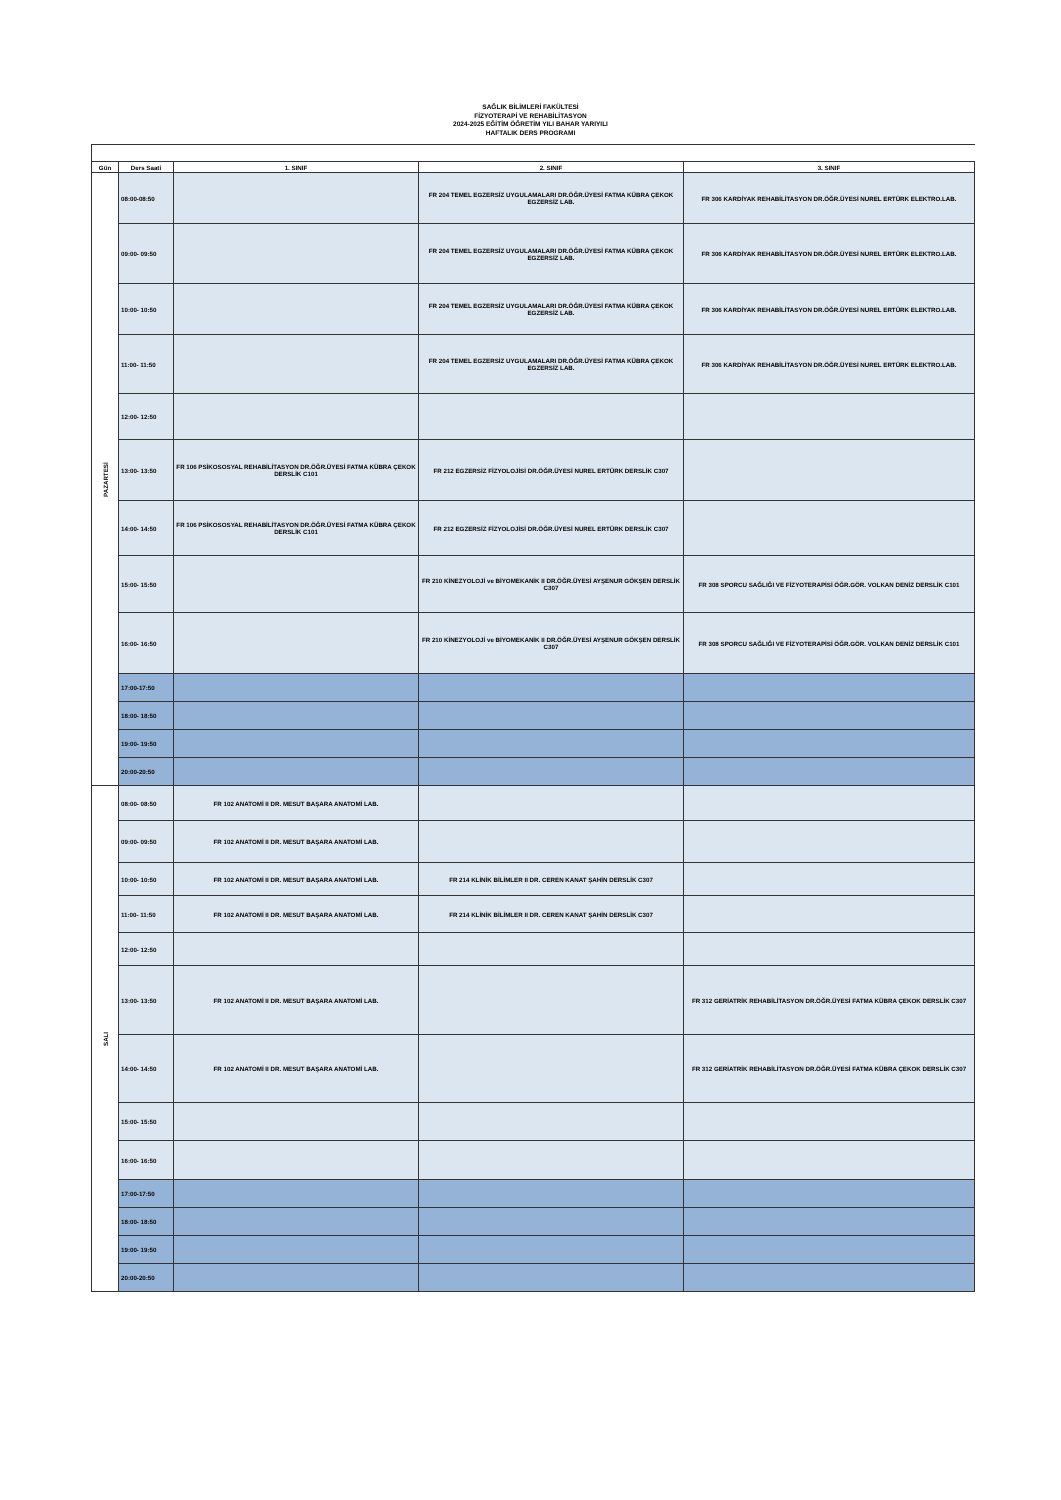SAĞLIK BİLİMLERİ FAKÜLTESİ
FİZYOTERAPİ VE REHABİLİTASYON
2024-2025 EĞİTİM ÖĞRETİM YILI BAHAR YARIYILI
HAFTALIK DERS PROGRAMI
| Gün | Ders Saati | 1. SINIF | 2. SINIF | 3. SINIF |
| --- | --- | --- | --- | --- |
| PAZARTESİ | 08:00-08:50 | | FR 204 TEMEL EGZERSİZ UYGULAMALARI DR.ÖĞR.ÜYESİ FATMA KÜBRA ÇEKOK EGZERSİZ LAB. | FR 306 KARDİYAK REHABİLİTASYON DR.ÖĞR.ÜYESİ NUREL ERTÜRK ELEKTRO.LAB. |
| | 09:00- 09:50 | | FR 204 TEMEL EGZERSİZ UYGULAMALARI DR.ÖĞR.ÜYESİ FATMA KÜBRA ÇEKOK EGZERSİZ LAB. | FR 306 KARDİYAK REHABİLİTASYON DR.ÖĞR.ÜYESİ NUREL ERTÜRK ELEKTRO.LAB. |
| | 10:00- 10:50 | | FR 204 TEMEL EGZERSİZ UYGULAMALARI DR.ÖĞR.ÜYESİ FATMA KÜBRA ÇEKOK EGZERSİZ LAB. | FR 306 KARDİYAK REHABİLİTASYON DR.ÖĞR.ÜYESİ NUREL ERTÜRK ELEKTRO.LAB. |
| | 11:00- 11:50 | | FR 204 TEMEL EGZERSİZ UYGULAMALARI DR.ÖĞR.ÜYESİ FATMA KÜBRA ÇEKOK EGZERSİZ LAB. | FR 306 KARDİYAK REHABİLİTASYON DR.ÖĞR.ÜYESİ NUREL ERTÜRK ELEKTRO.LAB. |
| | 12:00- 12:50 | | | |
| | 13:00- 13:50 | FR 106 PSİKOSOSYAL REHABİLİTASYON DR.ÖĞR.ÜYESİ FATMA KÜBRA ÇEKOK DERSLİK C101 | FR 212 EGZERSİZ FİZYOLOJİSİ DR.ÖĞR.ÜYESİ NUREL ERTÜRK DERSLİK C307 | |
| | 14:00- 14:50 | FR 106 PSİKOSOSYAL REHABİLİTASYON DR.ÖĞR.ÜYESİ FATMA KÜBRA ÇEKOK DERSLİK C101 | FR 212 EGZERSİZ FİZYOLOJİSİ DR.ÖĞR.ÜYESİ NUREL ERTÜRK DERSLİK C307 | |
| | 15:00- 15:50 | | FR 210 KİNEZYOLOJİ ve BİYOMEKANİK II DR.ÖĞR.ÜYESİ AYŞENUR GÖKŞEN DERSLİK C307 | FR 308 SPORCU SAĞLIĞI VE FİZYOTERAPİSİ ÖĞR.GÖR. VOLKAN DENİZ DERSLİK C101 |
| | 16:00- 16:50 | | FR 210 KİNEZYOLOJİ ve BİYOMEKANİK II DR.ÖĞR.ÜYESİ AYŞENUR GÖKŞEN DERSLİK C307 | FR 308 SPORCU SAĞLIĞI VE FİZYOTERAPİSİ ÖĞR.GÖR. VOLKAN DENİZ DERSLİK C101 |
| | 17:00-17:50 | | | |
| | 18:00- 18:50 | | | |
| | 19:00- 19:50 | | | |
| | 20:00-20:50 | | | |
| SALI | 08:00- 08:50 | FR 102 ANATOMİ II DR. MESUT BAŞARA ANATOMİ LAB. | | |
| | 09:00- 09:50 | FR 102 ANATOMİ II DR. MESUT BAŞARA ANATOMİ LAB. | | |
| | 10:00- 10:50 | FR 102 ANATOMİ II DR. MESUT BAŞARA ANATOMİ LAB. | FR 214 KLİNİK BİLİMLER II DR. CEREN KANAT ŞAHİN DERSLİK C307 | |
| | 11:00- 11:50 | FR 102 ANATOMİ II DR. MESUT BAŞARA ANATOMİ LAB. | FR 214 KLİNİK BİLİMLER II DR. CEREN KANAT ŞAHİN DERSLİK C307 | |
| | 12:00- 12:50 | | | |
| | 13:00- 13:50 | FR 102 ANATOMİ II DR. MESUT BAŞARA ANATOMİ LAB. | | FR 312 GERİATRİK REHABİLİTASYON DR.ÖĞR.ÜYESİ FATMA KÜBRA ÇEKOK DERSLİK C307 |
| | 14:00- 14:50 | FR 102 ANATOMİ II DR. MESUT BAŞARA ANATOMİ LAB. | | FR 312 GERİATRİK REHABİLİTASYON DR.ÖĞR.ÜYESİ FATMA KÜBRA ÇEKOK DERSLİK C307 |
| | 15:00- 15:50 | | | |
| | 16:00- 16:50 | | | |
| | 17:00-17:50 | | | |
| | 18:00- 18:50 | | | |
| | 19:00- 19:50 | | | |
| | 20:00-20:50 | | | |